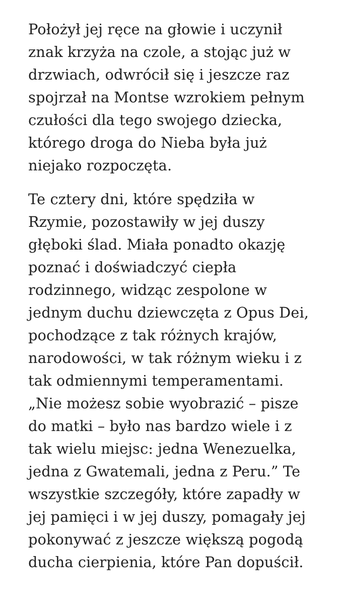Położył jej ręce na głowie i uczynił znak krzyża na czole, a stojąc już w drzwiach, odwrócił się i jeszcze raz spojrzał na Montse wzrokiem pełnym czułości dla tego swojego dziecka, którego droga do Nieba była już niejako rozpoczęta.
Te cztery dni, które spędziła w Rzymie, pozostawiły w jej duszy głęboki ślad. Miała ponadto okazję poznać i doświadczyć ciepła rodzinnego, widząc zespolone w jednym duchu dziewczęta z Opus Dei, pochodzące z tak różnych krajów, narodowości, w tak różnym wieku i z tak odmiennymi temperamentami. „Nie możesz sobie wyobrazić – pisze do matki – było nas bardzo wiele i z tak wielu miejsc: jedna Wenezuelka, jedna z Gwatemali, jedna z Peru.” Te wszystkie szczegóły, które zapadły w jej pamięci i w jej duszy, pomagały jej pokonywać z jeszcze większą pogodą ducha cierpienia, które Pan dopuścił.